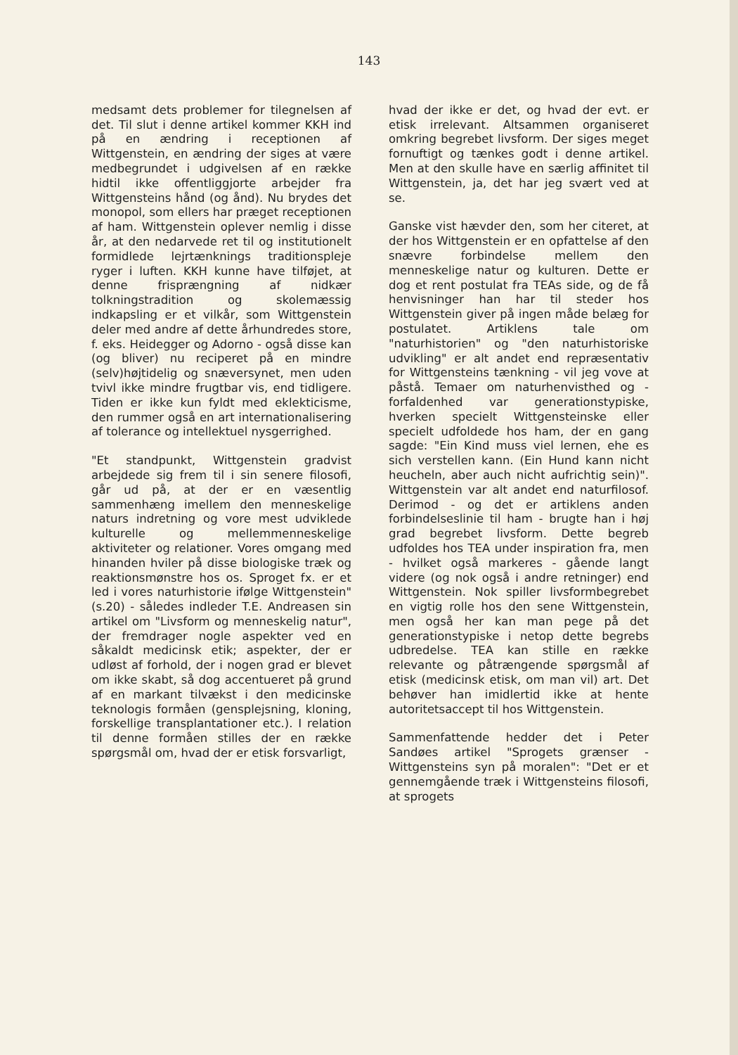143
medsamt dets problemer for tilegnelsen af det. Til slut i denne artikel kommer KKH ind på en ændring i receptionen af Wittgenstein, en ændring der siges at være medbegrundet i udgivelsen af en række hidtil ikke offentliggjorte arbejder fra Wittgensteins hånd (og ånd). Nu brydes det monopol, som ellers har præget receptionen af ham. Wittgenstein oplever nemlig i disse år, at den nedarvede ret til og institutionelt formidlede lejrtænknings traditionspleje ryger i luften. KKH kunne have tilføjet, at denne frisprængning af nidkær tolkningstradition og skolemæssig indkapsling er et vilkår, som Wittgenstein deler med andre af dette århundredes store, f. eks. Heidegger og Adorno - også disse kan (og bliver) nu reciperet på en mindre (selv)højtidelig og snæversynet, men uden tvivl ikke mindre frugtbar vis, end tidligere. Tiden er ikke kun fyldt med eklekticisme, den rummer også en art internationalisering af tolerance og intellektuel nysgerrighed.
"Et standpunkt, Wittgenstein gradvist arbejdede sig frem til i sin senere filosofi, går ud på, at der er en væsentlig sammenhæng imellem den menneskelige naturs indretning og vore mest udviklede kulturelle og mellemmenneskelige aktiviteter og relationer. Vores omgang med hinanden hviler på disse biologiske træk og reaktionsmønstre hos os. Sproget fx. er et led i vores naturhistorie ifølge Wittgenstein" (s.20) - således indleder T.E. Andreasen sin artikel om "Livsform og menneskelig natur", der fremdrager nogle aspekter ved en såkaldt medicinsk etik; aspekter, der er udløst af forhold, der i nogen grad er blevet om ikke skabt, så dog accentueret på grund af en markant tilvækst i den medicinske teknologis formåen (gensplejsning, kloning, forskellige transplantationer etc.). I relation til denne formåen stilles der en række spørgsmål om, hvad der er etisk forsvarligt,
hvad der ikke er det, og hvad der evt. er etisk irrelevant. Altsammen organiseret omkring begrebet livsform. Der siges meget fornuftigt og tænkes godt i denne artikel. Men at den skulle have en særlig affinitet til Wittgenstein, ja, det har jeg svært ved at se.
Ganske vist hævder den, som her citeret, at der hos Wittgenstein er en opfattelse af den snævre forbindelse mellem den menneskelige natur og kulturen. Dette er dog et rent postulat fra TEAs side, og de få henvisninger han har til steder hos Wittgenstein giver på ingen måde belæg for postulatet. Artiklens tale om "naturhistorien" og "den naturhistoriske udvikling" er alt andet end repræsentativ for Wittgensteins tænkning - vil jeg vove at påstå. Temaer om naturhenvisthed og -forfaldenhed var generationstypiske, hverken specielt Wittgensteinske eller specielt udfoldede hos ham, der en gang sagde: "Ein Kind muss viel lernen, ehe es sich verstellen kann. (Ein Hund kann nicht heucheln, aber auch nicht aufrichtig sein)". Wittgenstein var alt andet end naturfilosof. Derimod - og det er artiklens anden forbindelseslinie til ham - brugte han i høj grad begrebet livsform. Dette begreb udfoldes hos TEA under inspiration fra, men - hvilket også markeres - gående langt videre (og nok også i andre retninger) end Wittgenstein. Nok spiller livsformbegrebet en vigtig rolle hos den sene Wittgenstein, men også her kan man pege på det generationstypiske i netop dette begrebs udbredelse. TEA kan stille en række relevante og påtrængende spørgsmål af etisk (medicinsk etisk, om man vil) art. Det behøver han imidlertid ikke at hente autoritetsaccept til hos Wittgenstein.
Sammenfattende hedder det i Peter Sandøes artikel "Sprogets grænser - Wittgensteins syn på moralen": "Det er et gennemgående træk i Wittgensteins filosofi, at sprogets